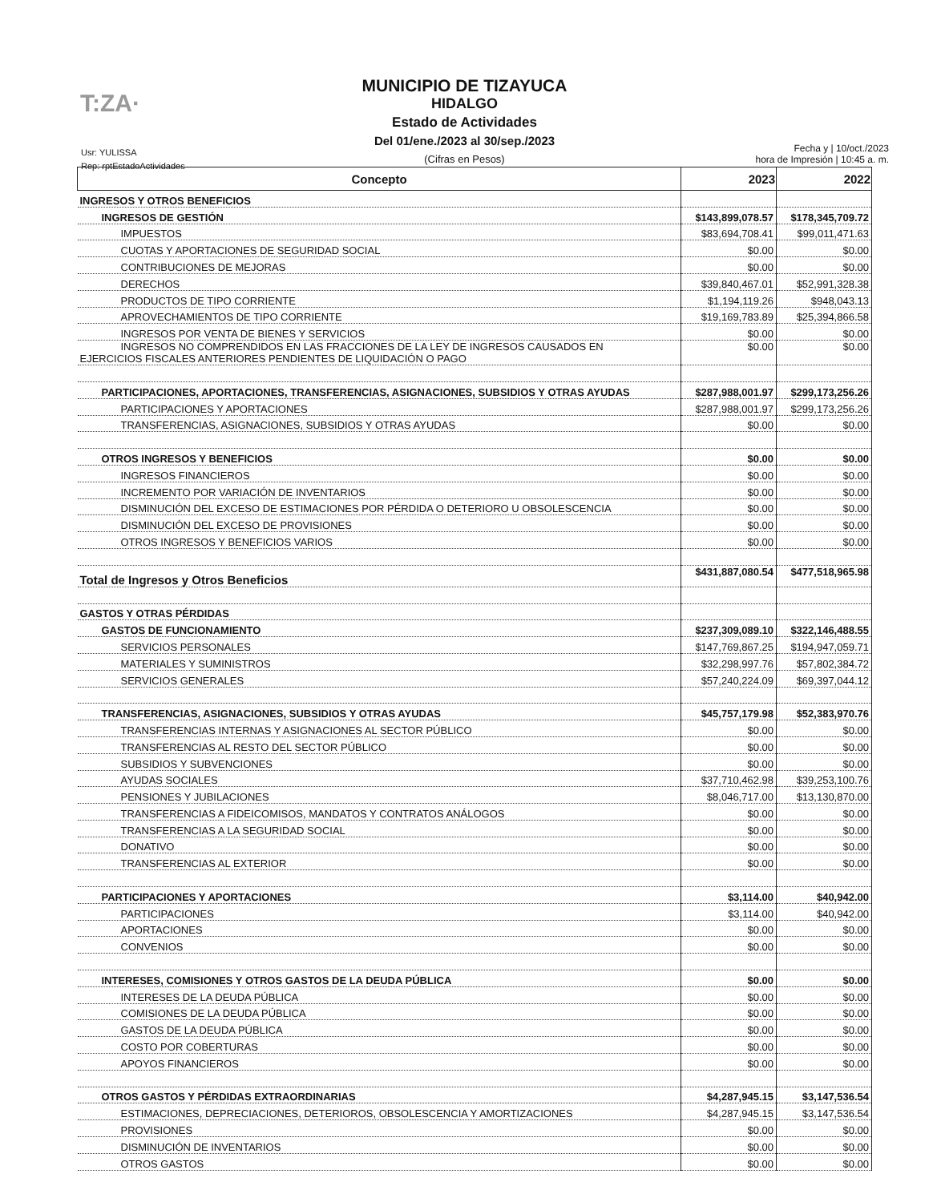T:ZA·
MUNICIPIO DE TIZAYUCA
HIDALGO
Estado de Actividades
Del 01/ene./2023 al 30/sep./2023
(Cifras en Pesos)
Usr: YULISSA
Rep: rptEstadoActividades
Fecha y | 10/oct./2023
hora de Impresión | 10:45 a. m.
| Concepto | 2023 | 2022 |
| --- | --- | --- |
| INGRESOS Y OTROS BENEFICIOS | | |
| INGRESOS DE GESTIÓN | $143,899,078.57 | $178,345,709.72 |
| IMPUESTOS | $83,694,708.41 | $99,011,471.63 |
| CUOTAS Y APORTACIONES DE SEGURIDAD SOCIAL | $0.00 | $0.00 |
| CONTRIBUCIONES DE MEJORAS | $0.00 | $0.00 |
| DERECHOS | $39,840,467.01 | $52,991,328.38 |
| PRODUCTOS DE TIPO CORRIENTE | $1,194,119.26 | $948,043.13 |
| APROVECHAMIENTOS DE TIPO CORRIENTE | $19,169,783.89 | $25,394,866.58 |
| INGRESOS POR VENTA DE BIENES Y SERVICIOS | $0.00 | $0.00 |
| INGRESOS NO COMPRENDIDOS EN LAS FRACCIONES DE LA LEY DE INGRESOS CAUSADOS EN EJERCICIOS FISCALES ANTERIORES PENDIENTES DE LIQUIDACIÓN O PAGO | $0.00 | $0.00 |
| PARTICIPACIONES, APORTACIONES, TRANSFERENCIAS, ASIGNACIONES, SUBSIDIOS Y OTRAS AYUDAS | $287,988,001.97 | $299,173,256.26 |
| PARTICIPACIONES Y APORTACIONES | $287,988,001.97 | $299,173,256.26 |
| TRANSFERENCIAS, ASIGNACIONES, SUBSIDIOS Y OTRAS AYUDAS | $0.00 | $0.00 |
| OTROS INGRESOS Y BENEFICIOS | $0.00 | $0.00 |
| INGRESOS FINANCIEROS | $0.00 | $0.00 |
| INCREMENTO POR VARIACIÓN DE INVENTARIOS | $0.00 | $0.00 |
| DISMINUCIÓN DEL EXCESO DE ESTIMACIONES POR PÉRDIDA O DETERIORO U OBSOLESCENCIA | $0.00 | $0.00 |
| DISMINUCIÓN DEL EXCESO DE PROVISIONES | $0.00 | $0.00 |
| OTROS INGRESOS Y BENEFICIOS VARIOS | $0.00 | $0.00 |
| Total de Ingresos y Otros Beneficios | $431,887,080.54 | $477,518,965.98 |
| GASTOS Y OTRAS PÉRDIDAS | | |
| GASTOS DE FUNCIONAMIENTO | $237,309,089.10 | $322,146,488.55 |
| SERVICIOS PERSONALES | $147,769,867.25 | $194,947,059.71 |
| MATERIALES Y SUMINISTROS | $32,298,997.76 | $57,802,384.72 |
| SERVICIOS GENERALES | $57,240,224.09 | $69,397,044.12 |
| TRANSFERENCIAS, ASIGNACIONES, SUBSIDIOS Y OTRAS AYUDAS | $45,757,179.98 | $52,383,970.76 |
| TRANSFERENCIAS INTERNAS Y ASIGNACIONES AL SECTOR PÚBLICO | $0.00 | $0.00 |
| TRANSFERENCIAS AL RESTO DEL SECTOR PÚBLICO | $0.00 | $0.00 |
| SUBSIDIOS Y SUBVENCIONES | $0.00 | $0.00 |
| AYUDAS SOCIALES | $37,710,462.98 | $39,253,100.76 |
| PENSIONES Y JUBILACIONES | $8,046,717.00 | $13,130,870.00 |
| TRANSFERENCIAS A FIDEICOMISOS, MANDATOS Y CONTRATOS ANÁLOGOS | $0.00 | $0.00 |
| TRANSFERENCIAS A LA SEGURIDAD SOCIAL | $0.00 | $0.00 |
| DONATIVO | $0.00 | $0.00 |
| TRANSFERENCIAS AL EXTERIOR | $0.00 | $0.00 |
| PARTICIPACIONES Y APORTACIONES | $3,114.00 | $40,942.00 |
| PARTICIPACIONES | $3,114.00 | $40,942.00 |
| APORTACIONES | $0.00 | $0.00 |
| CONVENIOS | $0.00 | $0.00 |
| INTERESES, COMISIONES Y OTROS GASTOS DE LA DEUDA PÚBLICA | $0.00 | $0.00 |
| INTERESES DE LA DEUDA PÚBLICA | $0.00 | $0.00 |
| COMISIONES DE LA DEUDA PÚBLICA | $0.00 | $0.00 |
| GASTOS DE LA DEUDA PÚBLICA | $0.00 | $0.00 |
| COSTO POR COBERTURAS | $0.00 | $0.00 |
| APOYOS FINANCIEROS | $0.00 | $0.00 |
| OTROS GASTOS Y PÉRDIDAS EXTRAORDINARIAS | $4,287,945.15 | $3,147,536.54 |
| ESTIMACIONES, DEPRECIACIONES, DETERIOROS, OBSOLESCENCIA Y AMORTIZACIONES | $4,287,945.15 | $3,147,536.54 |
| PROVISIONES | $0.00 | $0.00 |
| DISMINUCIÓN DE INVENTARIOS | $0.00 | $0.00 |
| OTROS GASTOS | $0.00 | $0.00 |